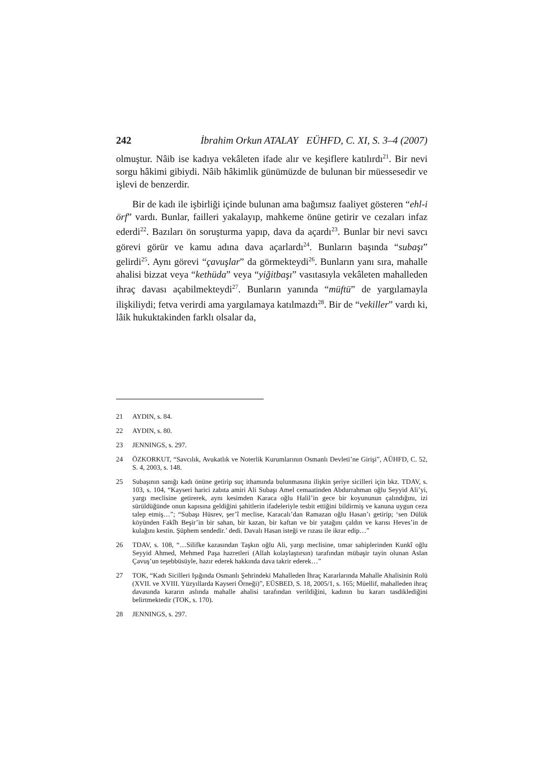242 İbrahim Orkun ATALAY EÜHFD, C. XI, S. 3–4 (2007)
olmuştur. Nâib ise kadıya vekâleten ifade alır ve keşiflere katılırdı<sup>21</sup>. Bir nevi sorgu hâkimi gibiydi. Nâib hâkimlik günümüzde de bulunan bir müessesedir ve işlevi de benzerdir.
Bir de kadı ile işbirliği içinde bulunan ama bağımsız faaliyet gösteren “ehl-i örf” vardı. Bunlar, failleri yakalayıp, mahkeme önüne getirir ve cezaları infaz ederdi<sup>22</sup>. Bazıları ön soruşturma yapıp, dava da açardı<sup>23</sup>. Bunlar bir nevi savcı görevi görür ve kamu adına dava açarlardı<sup>24</sup>. Bunların başında “subaşı” gelirdi<sup>25</sup>. Aynı görevi “çavuşlar” da görmekteydi<sup>26</sup>. Bunların yanı sıra, mahalle ahalisi bizzat veya “kethüda” veya “yiğitbaşı” vasıtasıyla vekâleten mahalleden ihraç davası açabilmekteydi<sup>27</sup>. Bunların yanında “müftü” de yargılamayla ilişkiliydi; fetva verirdi ama yargılamaya katılmazdı<sup>28</sup>. Bir de “vekiller” vardı ki, lâik hukuktakinden farklı olsalar da,
21 AYDIN, s. 84.
22 AYDIN, s. 80.
23 JENNINGS, s. 297.
24 ÖZKORKUT, “Savcılık, Avukatlık ve Noterlik Kurumlarının Osmanlı Devleti’ne Girişi”, AÜHFD, C. 52, S. 4, 2003, s. 148.
25 Subaşının sanığı kadı önüne getirip suç ithamında bulunmasına ilişkin şeriye sicilleri için bkz. TDAV, s. 103, s. 104, “Kayseri harici zabıta amiri Ali Subaşı Amel cemaatinden Abdurrahman oğlu Seyyid Ali’yi, yargı meclisine getirerek, aynı kesimden Karaca oğlu Halil’in gece bir koyununun çalındığını, izi sürüldüğünde onun kapısına geldiğini şahitlerin ifadeleriyle tesbit ettiğini bildirmiş ve kanuna uygun ceza talep etmiş…”; “Subaşı Hüsrev, şer’î meclise, Karacalı’dan Ramazan oğlu Hasan’ı getirip; ‘sen Dülük köyünden Fakîh Beşir’in bir sahan, bir kazan, bir kaftan ve bir yatağını çaldın ve karısı Heves’in de kulağını kestin. Şüphem sendedir.’ dedi. Davalı Hasan isteği ve rızası ile ikrar edip…”
26 TDAV, s. 108, “…Silifke kazasından Taşkın oğlu Ali, yargı meclisine, tımar sahiplerinden Kunkî oğlu Seyyid Ahmed, Mehmed Paşa hazretleri (Allah kolaylaştırsın) tarafından mübaşir tayin olunan Aslan Çavuş’un teşebbüsüyle, hazır ederek hakkında dava takrir ederek…”
27 TOK, “Kadı Sicilleri Işığında Osmanlı Şehrindeki Mahalleden İhraç Kararlarında Mahalle Ahalisinin Rolü (XVII. ve XVIII. Yüzyıllarda Kayseri Örneği)”, EÜSBED, S. 18, 2005/1, s. 165; Müellif, mahalleden ihraç davasında kararın aslında mahalle ahalisi tarafından verildiğini, kadının bu kararı tasdiklediğini belirtmektedir (TOK, s. 170).
28 JENNINGS, s. 297.